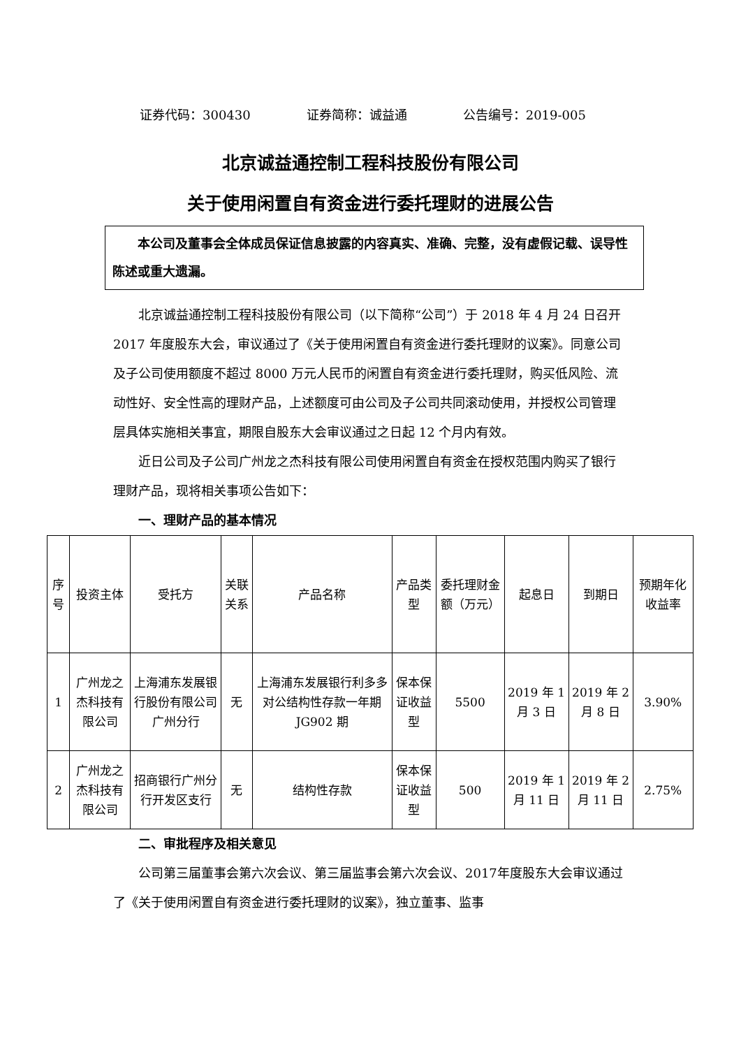证券代码：300430 证券简称：诚益通 公告编号：2019-005
北京诚益通控制工程科技股份有限公司
关于使用闲置自有资金进行委托理财的进展公告
本公司及董事会全体成员保证信息披露的内容真实、准确、完整，没有虚假记载、误导性陈述或重大遗漏。
北京诚益通控制工程科技股份有限公司（以下简称“公司”）于 2018 年 4 月 24 日召开 2017 年度股东大会，审议通过了《关于使用闲置自有资金进行委托理财的议案》。同意公司及子公司使用额度不超过 8000 万元人民币的闲置自有资金进行委托理财，购买低风险、流动性好、安全性高的理财产品，上述额度可由公司及子公司共同滚动使用，并授权公司管理层具体实施相关事宜，期限自股东大会审议通过之日起 12 个月内有效。
近日公司及子公司广州龙之杰科技有限公司使用闲置自有资金在授权范围内购买了银行理财产品，现将相关事项公告如下：
一、理财产品的基本情况
| 序号 | 投资主体 | 受托方 | 关联关系 | 产品名称 | 产品类型 | 委托理财金额（万元） | 起息日 | 到期日 | 预期年化收益率 |
| --- | --- | --- | --- | --- | --- | --- | --- | --- | --- |
| 1 | 广州龙之杰科技有限公司 | 上海浦东发展银行股份有限公司广州分行 | 无 | 上海浦东发展银行利多多对公结构性存款一年期 JG902 期 | 保本保证收益型 | 5500 | 2019 年 1 月 3 日 | 2019 年 2 月 8 日 | 3.90% |
| 2 | 广州龙之杰科技有限公司 | 招商银行广州分行开发区支行 | 无 | 结构性存款 | 保本保证收益型 | 500 | 2019 年 1 月 11 日 | 2019 年 2 月 11 日 | 2.75% |
二、审批程序及相关意见
公司第三届董事会第六次会议、第三届监事会第六次会议、2017年度股东大会审议通过了《关于使用闲置自有资金进行委托理财的议案》，独立董事、监事